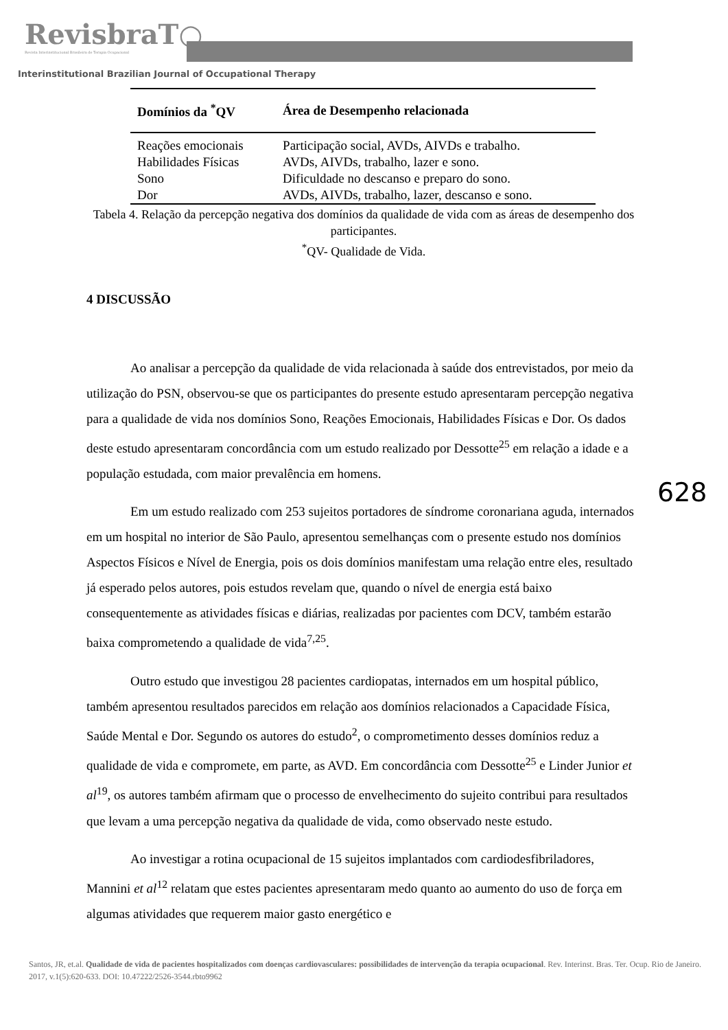RevisbraT○
Revista Interinstitucional Brasileira de Terapia Ocupacional
Interinstitutional Brazilian Journal of Occupational Therapy
| Domínios da <sup>*</sup>QV | Área de Desempenho relacionada |
| --- | --- |
| Reações emocionais | Participação social, AVDs, AIVDs e trabalho. |
| Habilidades Físicas | AVDs, AIVDs, trabalho, lazer e sono. |
| Sono | Dificuldade no descanso e preparo do sono. |
| Dor | AVDs, AIVDs, trabalho, lazer, descanso e sono. |
Tabela 4. Relação da percepção negativa dos domínios da qualidade de vida com as áreas de desempenho dos participantes.
<sup>*</sup> QV- Qualidade de Vida.
4 DISCUSSÃO
Ao analisar a percepção da qualidade de vida relacionada à saúde dos entrevistados, por meio da utilização do PSN, observou-se que os participantes do presente estudo apresentaram percepção negativa para a qualidade de vida nos domínios Sono, Reações Emocionais, Habilidades Físicas e Dor. Os dados deste estudo apresentaram concordância com um estudo realizado por Dessotte<sup>25</sup> em relação a idade e a população estudada, com maior prevalência em homens.
Em um estudo realizado com 253 sujeitos portadores de síndrome coronariana aguda, internados em um hospital no interior de São Paulo, apresentou semelhanças com o presente estudo nos domínios Aspectos Físicos e Nível de Energia, pois os dois domínios manifestam uma relação entre eles, resultado já esperado pelos autores, pois estudos revelam que, quando o nível de energia está baixo consequentemente as atividades físicas e diárias, realizadas por pacientes com DCV, também estarão baixa comprometendo a qualidade de vida<sup>7,25</sup>.
Outro estudo que investigou 28 pacientes cardiopatas, internados em um hospital público, também apresentou resultados parecidos em relação aos domínios relacionados a Capacidade Física, Saúde Mental e Dor. Segundo os autores do estudo<sup>2</sup>, o comprometimento desses domínios reduz a qualidade de vida e compromete, em parte, as AVD. Em concordância com Dessotte<sup>25</sup> e Linder Junior et al<sup>19</sup>, os autores também afirmam que o processo de envelhecimento do sujeito contribui para resultados que levam a uma percepção negativa da qualidade de vida, como observado neste estudo.
Ao investigar a rotina ocupacional de 15 sujeitos implantados com cardiodesfibriladores, Mannini et al<sup>12</sup> relatam que estes pacientes apresentaram medo quanto ao aumento do uso de força em algumas atividades que requerem maior gasto energético e
628
Santos, JR, et.al. Qualidade de vida de pacientes hospitalizados com doenças cardiovasculares: possibilidades de intervenção da terapia ocupacional. Rev. Interinst. Bras. Ter. Ocup. Rio de Janeiro. 2017, v.1(5):620-633. DOI: 10.47222/2526-3544.rbto9962